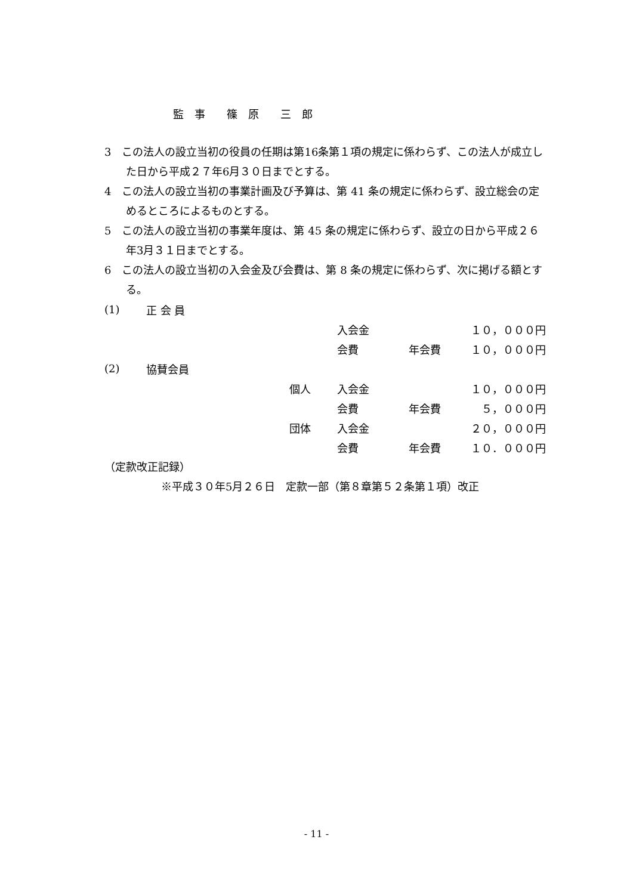監　事　　篠　原　　三　郎
3　この法人の設立当初の役員の任期は第16条第１項の規定に係わらず、この法人が成立した日から平成２７年6月３０日までとする。
4　この法人の設立当初の事業計画及び予算は、第 41 条の規定に係わらず、設立総会の定めるところによるものとする。
5　この法人の設立当初の事業年度は、第 45 条の規定に係わらず、設立の日から平成２６年3月３１日までとする。
6　この法人の設立当初の入会金及び会費は、第 8 条の規定に係わらず、次に掲げる額とする。
| (1) | 正 会 員 | | | | |
| | | | 入会金 | | １０，０００円 |
| | | | 会費 | 年会費 | １０，０００円 |
| (2) | 協賛会員 | | | | |
| | | 個人 | 入会金 | | １０，０００円 |
| | | | 会費 | 年会費 | ５，０００円 |
| | | 団体 | 入会金 | | ２０，０００円 |
| | | | 会費 | 年会費 | １０．０００円 |
（定款改正記録）
※平成３０年5月２６日　定款一部（第８章第５２条第１項）改正
- 11 -